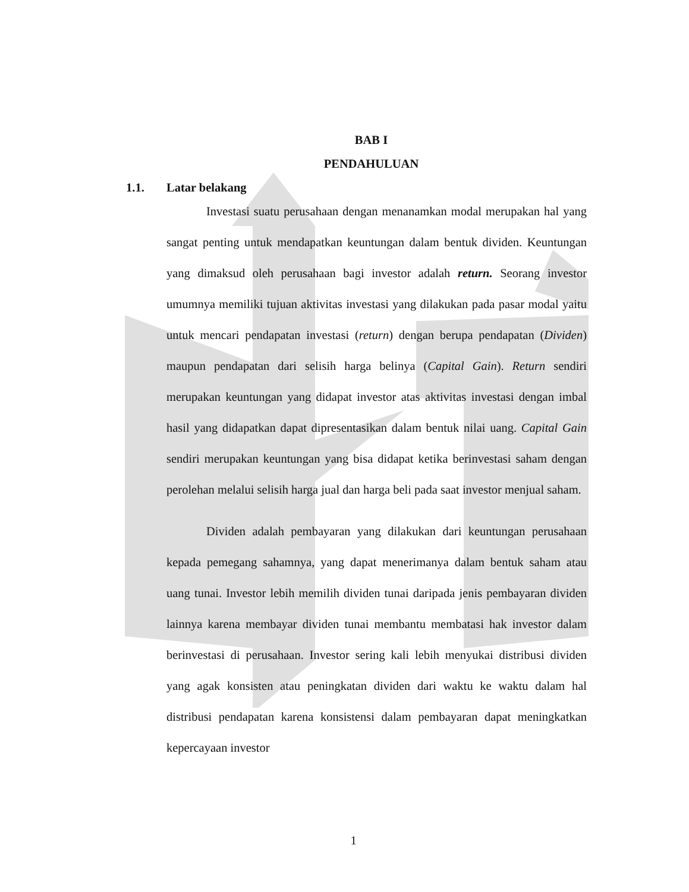BAB I
PENDAHULUAN
1.1. Latar belakang
Investasi suatu perusahaan dengan menanamkan modal merupakan hal yang sangat penting untuk mendapatkan keuntungan dalam bentuk dividen. Keuntungan yang dimaksud oleh perusahaan bagi investor adalah return. Seorang investor umumnya memiliki tujuan aktivitas investasi yang dilakukan pada pasar modal yaitu untuk mencari pendapatan investasi (return) dengan berupa pendapatan (Dividen) maupun pendapatan dari selisih harga belinya (Capital Gain). Return sendiri merupakan keuntungan yang didapat investor atas aktivitas investasi dengan imbal hasil yang didapatkan dapat dipresentasikan dalam bentuk nilai uang. Capital Gain sendiri merupakan keuntungan yang bisa didapat ketika berinvestasi saham dengan perolehan melalui selisih harga jual dan harga beli pada saat investor menjual saham.
Dividen adalah pembayaran yang dilakukan dari keuntungan perusahaan kepada pemegang sahamnya, yang dapat menerimanya dalam bentuk saham atau uang tunai. Investor lebih memilih dividen tunai daripada jenis pembayaran dividen lainnya karena membayar dividen tunai membantu membatasi hak investor dalam berinvestasi di perusahaan. Investor sering kali lebih menyukai distribusi dividen yang agak konsisten atau peningkatan dividen dari waktu ke waktu dalam hal distribusi pendapatan karena konsistensi dalam pembayaran dapat meningkatkan kepercayaan investor
1